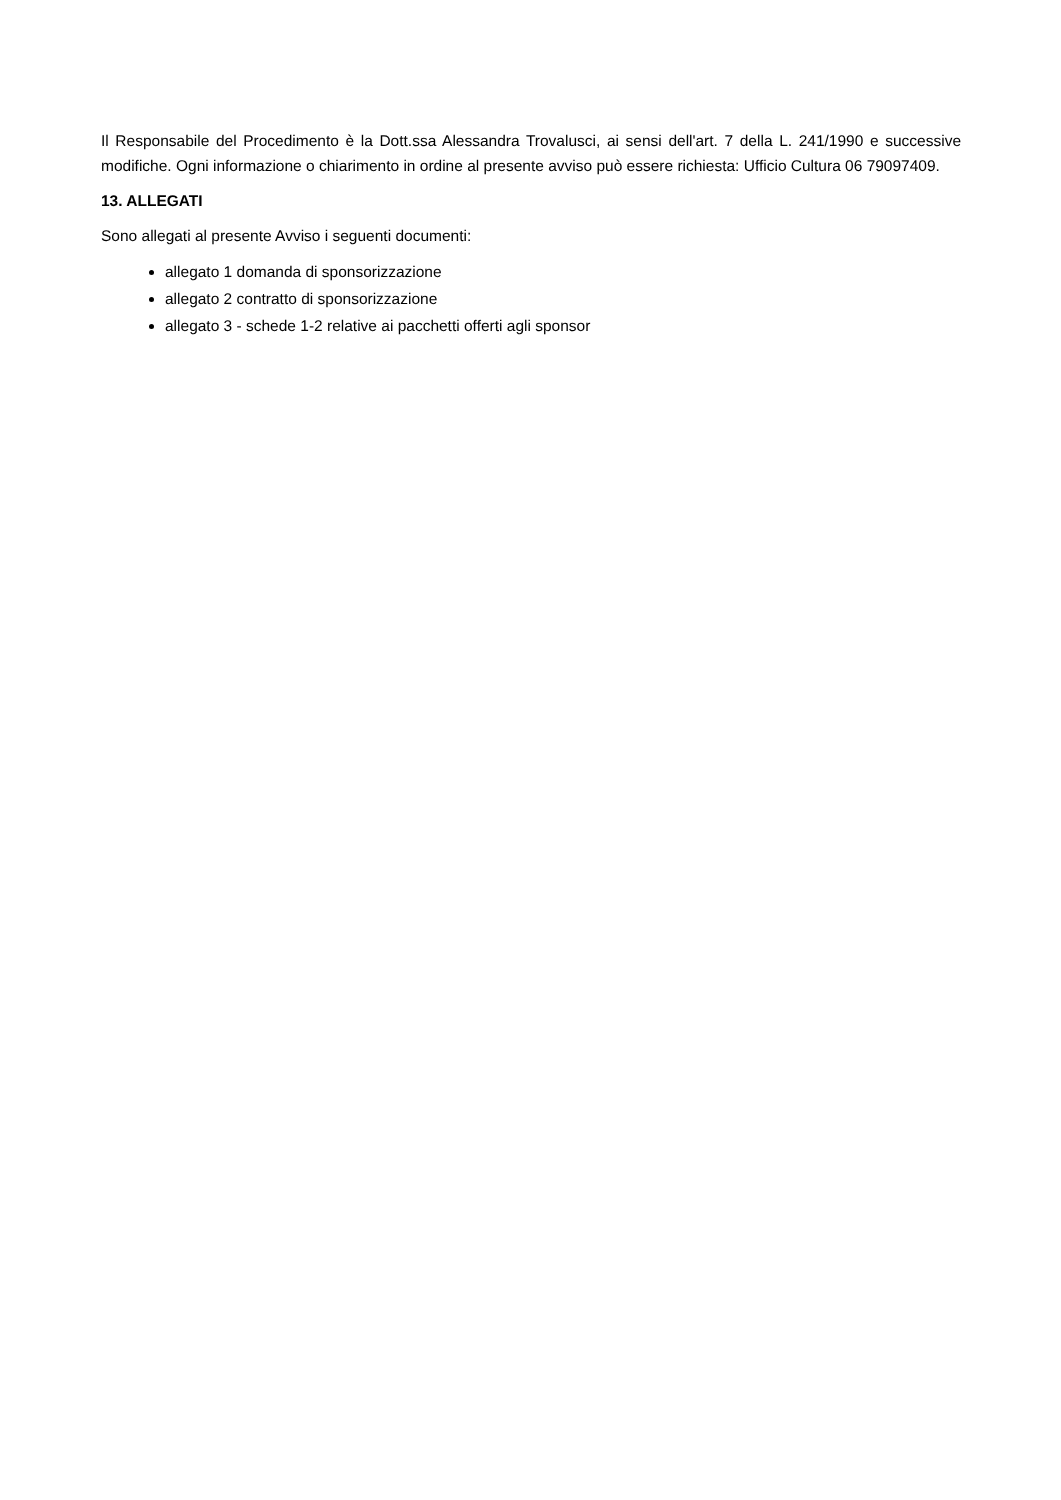Il Responsabile del Procedimento è la Dott.ssa Alessandra Trovalusci, ai sensi dell'art. 7 della L. 241/1990 e successive modifiche. Ogni informazione o chiarimento in ordine al presente avviso può essere richiesta: Ufficio Cultura 06 79097409.
13. ALLEGATI
Sono allegati al presente Avviso i seguenti documenti:
allegato 1 domanda di sponsorizzazione
allegato 2 contratto di sponsorizzazione
allegato 3 - schede 1-2 relative ai pacchetti offerti agli sponsor